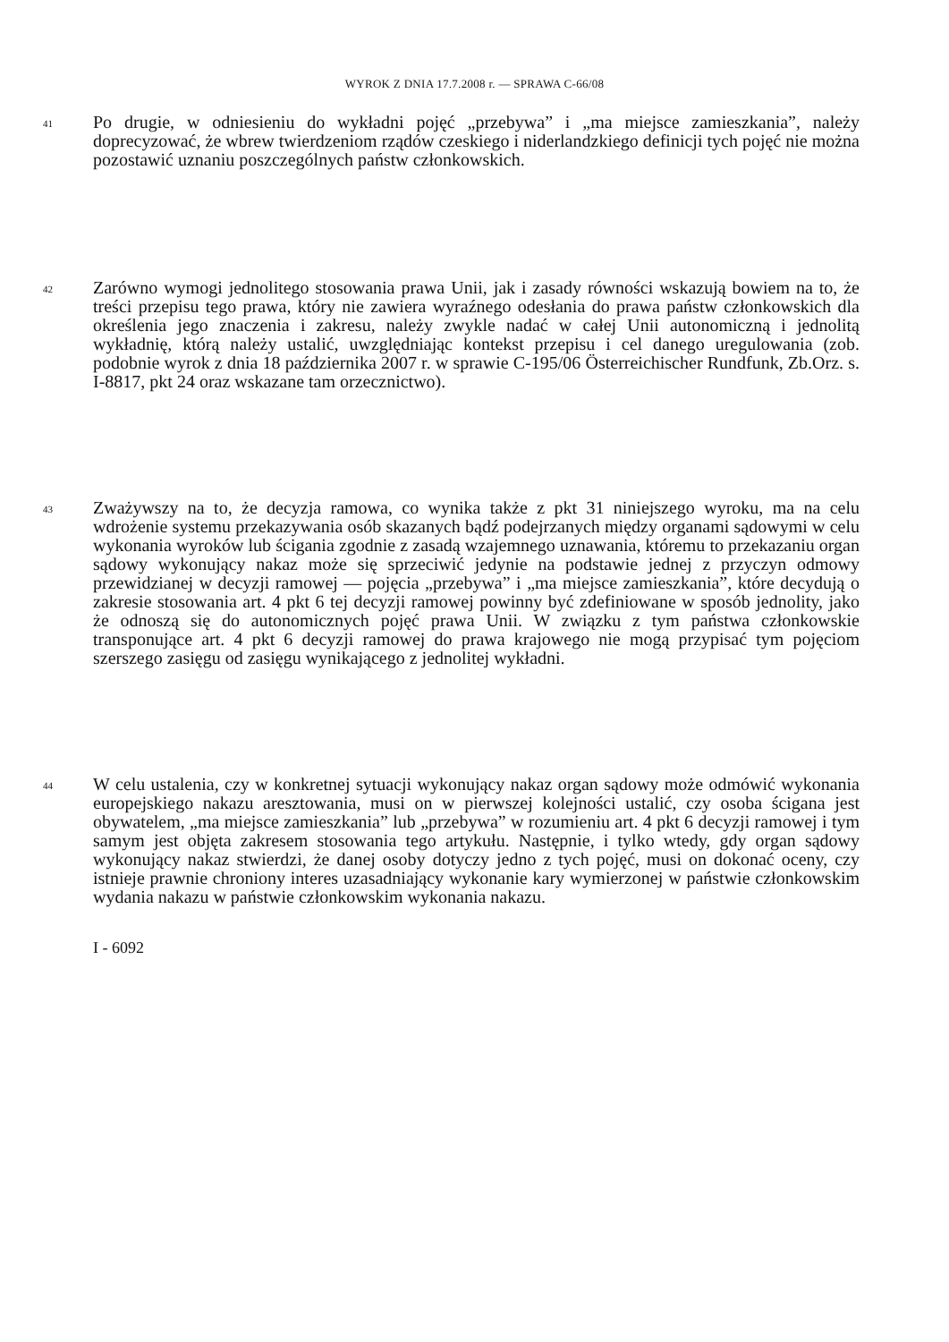WYROK Z DNIA 17.7.2008 r. — SPRAWA C-66/08
41
Po drugie, w odniesieniu do wykładni pojęć „przebywa” i „ma miejsce zamieszkania”, należy doprecyzować, że wbrew twierdzeniom rządów czeskiego i niderlandzkiego definicji tych pojęć nie można pozostawić uznaniu poszczególnych państw członkowskich.
42
Zarówno wymogi jednolitego stosowania prawa Unii, jak i zasady równości wskazują bowiem na to, że treści przepisu tego prawa, który nie zawiera wyraźnego odesłania do prawa państw członkowskich dla określenia jego znaczenia i zakresu, należy zwykle nadać w całej Unii autonomiczną i jednolitą wykładnię, którą należy ustalić, uwzględniając kontekst przepisu i cel danego uregulowania (zob. podobnie wyrok z dnia 18 października 2007 r. w sprawie C-195/06 Österreichischer Rundfunk, Zb.Orz. s. I-8817, pkt 24 oraz wskazane tam orzecznictwo).
43
Zważywszy na to, że decyzja ramowa, co wynika także z pkt 31 niniejszego wyroku, ma na celu wdrożenie systemu przekazywania osób skazanych bądź podejrzanych między organami sądowymi w celu wykonania wyroków lub ścigania zgodnie z zasadą wzajemnego uznawania, któremu to przekazaniu organ sądowy wykonujący nakaz może się sprzeciwić jedynie na podstawie jednej z przyczyn odmowy przewidzianej w decyzji ramowej — pojęcia „przebywa” i „ma miejsce zamieszkania”, które decydują o zakresie stosowania art. 4 pkt 6 tej decyzji ramowej powinny być zdefiniowane w sposób jednolity, jako że odnoszą się do autonomicznych pojęć prawa Unii. W związku z tym państwa członkowskie transponujące art. 4 pkt 6 decyzji ramowej do prawa krajowego nie mogą przypisać tym pojęciom szerszego zasięgu od zasięgu wynikającego z jednolitej wykładni.
44
W celu ustalenia, czy w konkretnej sytuacji wykonujący nakaz organ sądowy może odmówić wykonania europejskiego nakazu aresztowania, musi on w pierwszej kolejności ustalić, czy osoba ścigana jest obywatelem, „ma miejsce zamieszkania” lub „przebywa” w rozumieniu art. 4 pkt 6 decyzji ramowej i tym samym jest objęta zakresem stosowania tego artykułu. Następnie, i tylko wtedy, gdy organ sądowy wykonujący nakaz stwierdzi, że danej osoby dotyczy jedno z tych pojęć, musi on dokonać oceny, czy istnieje prawnie chroniony interes uzasadniający wykonanie kary wymierzonej w państwie członkowskim wydania nakazu w państwie członkowskim wykonania nakazu.
I - 6092